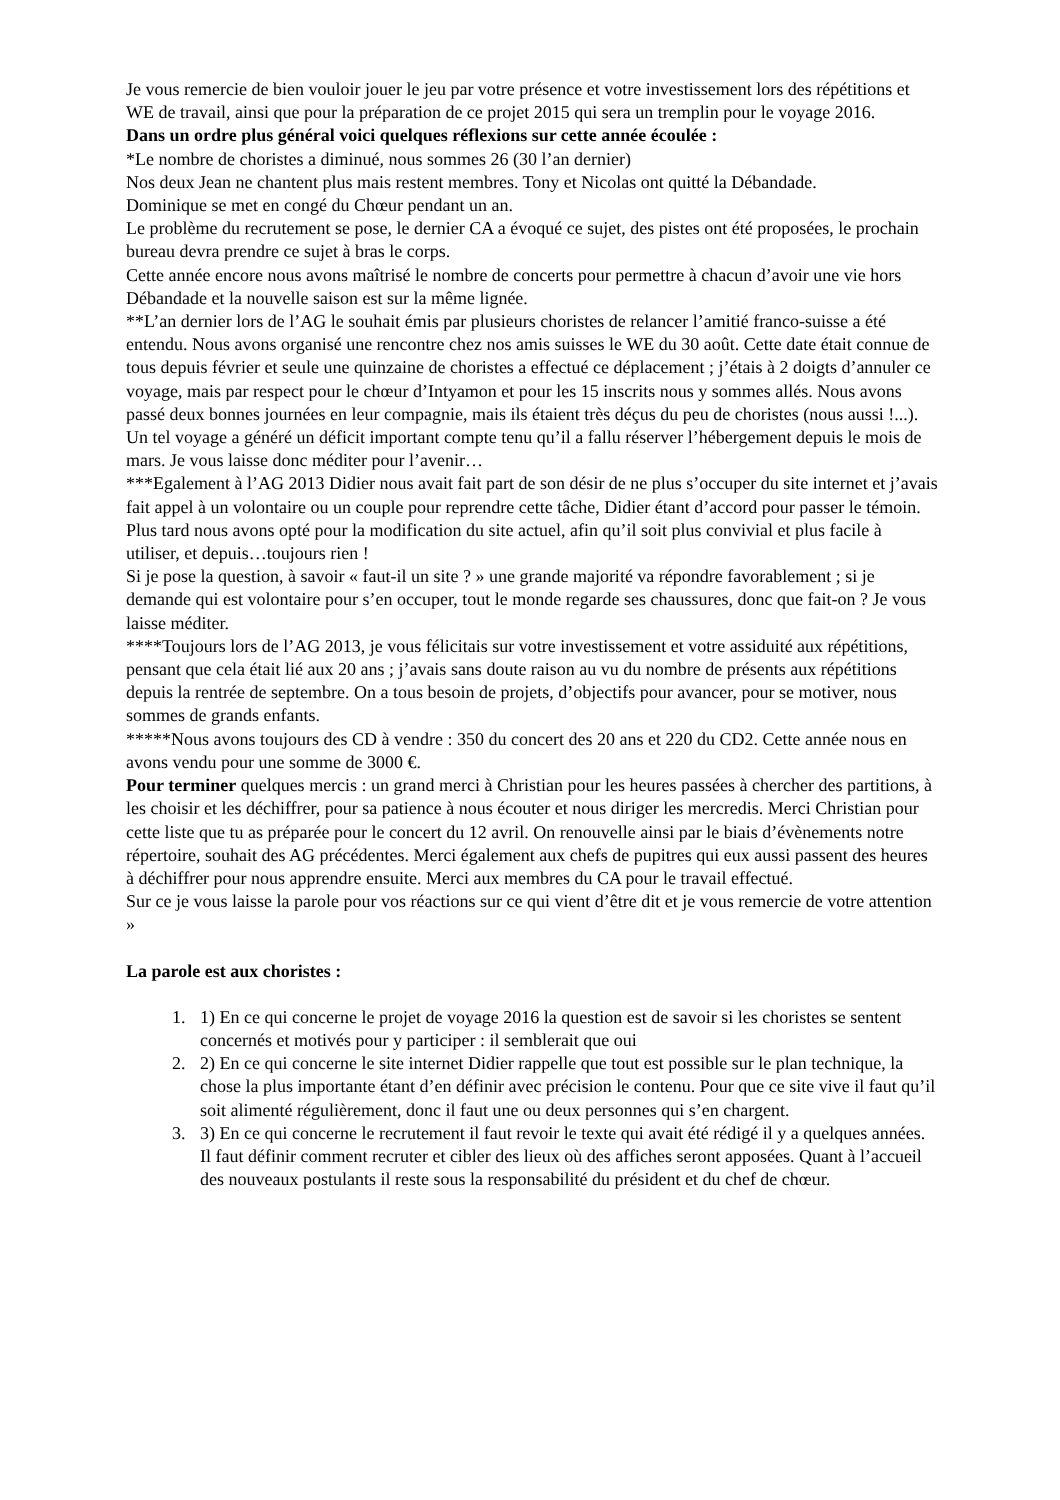Je vous remercie de bien vouloir jouer le jeu par votre présence et votre investissement lors des répétitions et WE de travail, ainsi que pour la préparation de ce projet 2015 qui sera un tremplin pour le voyage 2016.
Dans un ordre plus général voici quelques réflexions sur cette année écoulée :
*Le nombre de choristes a diminué, nous sommes 26 (30 l’an dernier)
Nos deux Jean ne chantent plus mais restent membres. Tony et Nicolas ont quitté la Débandade.
Dominique se met en congé du Chœur pendant un an.
Le problème du recrutement se pose, le dernier CA a évoqué ce sujet, des pistes ont été proposées, le prochain bureau devra prendre ce sujet à bras le corps.
Cette année encore nous avons maîtrisé le nombre de concerts pour permettre à chacun d’avoir une vie hors Débandade et la nouvelle saison est sur la même lignée.
**L’an dernier lors de l’AG le souhait émis par plusieurs choristes de relancer l’amitié franco-suisse a été entendu. Nous avons organisé une rencontre chez nos amis suisses le WE du 30 août. Cette date était connue de tous depuis février et seule une quinzaine de choristes a effectué ce déplacement ; j’étais à 2 doigts d’annuler ce voyage, mais par respect pour le chœur d’Intyamon et pour les 15 inscrits nous y sommes allés. Nous avons passé deux bonnes journées en leur compagnie, mais ils étaient très déçus du peu de choristes (nous aussi !...). Un tel voyage a généré un déficit important compte tenu qu’il a fallu réserver l’hébergement depuis le mois de mars. Je vous laisse donc méditer pour l’avenir…
***Egalement à l’AG 2013 Didier nous avait fait part de son désir de ne plus s’occuper du site internet et j’avais fait appel à un volontaire ou un couple pour reprendre cette tâche, Didier étant d’accord pour passer le témoin. Plus tard nous avons opté pour la modification du site actuel, afin qu’il soit plus convivial et plus facile à utiliser, et depuis…toujours rien !
Si je pose la question, à savoir « faut-il un site ? » une grande majorité va répondre favorablement ; si je demande qui est volontaire pour s’en occuper, tout le monde regarde ses chaussures, donc que fait-on ? Je vous laisse méditer.
****Toujours lors de l’AG 2013, je vous félicitais sur votre investissement et votre assiduité aux répétitions, pensant que cela était lié aux 20 ans ; j’avais sans doute raison au vu du nombre de présents aux répétitions depuis la rentrée de septembre. On a tous besoin de projets, d’objectifs pour avancer, pour se motiver, nous sommes de grands enfants.
*****Nous avons toujours des CD à vendre : 350 du concert des 20 ans et 220 du CD2. Cette année nous en avons vendu pour une somme de 3000 €.
Pour terminer quelques mercis : un grand merci à Christian pour les heures passées à chercher des partitions, à les choisir et les déchiffrer, pour sa patience à nous écouter et nous diriger les mercredis. Merci Christian pour cette liste que tu as préparée pour le concert du 12 avril. On renouvelle ainsi par le biais d’évènements notre répertoire, souhait des AG précédentes. Merci également aux chefs de pupitres qui eux aussi passent des heures à déchiffrer pour nous apprendre ensuite. Merci aux membres du CA pour le travail effectué.
Sur ce je vous laisse la parole pour vos réactions sur ce qui vient d’être dit et je vous remercie de votre attention »
La parole est aux choristes :
1. 1) En ce qui concerne le projet de voyage 2016 la question est de savoir si les choristes se sentent concernés et motivés pour y participer : il semblerait que oui
2. 2) En ce qui concerne le site internet Didier rappelle que tout est possible sur le plan technique, la chose la plus importante étant d’en définir avec précision le contenu. Pour que ce site vive il faut qu’il soit alimenté régulièrement, donc il faut une ou deux personnes qui s’en chargent.
3. 3) En ce qui concerne le recrutement il faut revoir le texte qui avait été rédigé il y a quelques années. Il faut définir comment recruter et cibler des lieux où des affiches seront apposées. Quant à l’accueil des nouveaux postulants il reste sous la responsabilité du président et du chef de chœur.